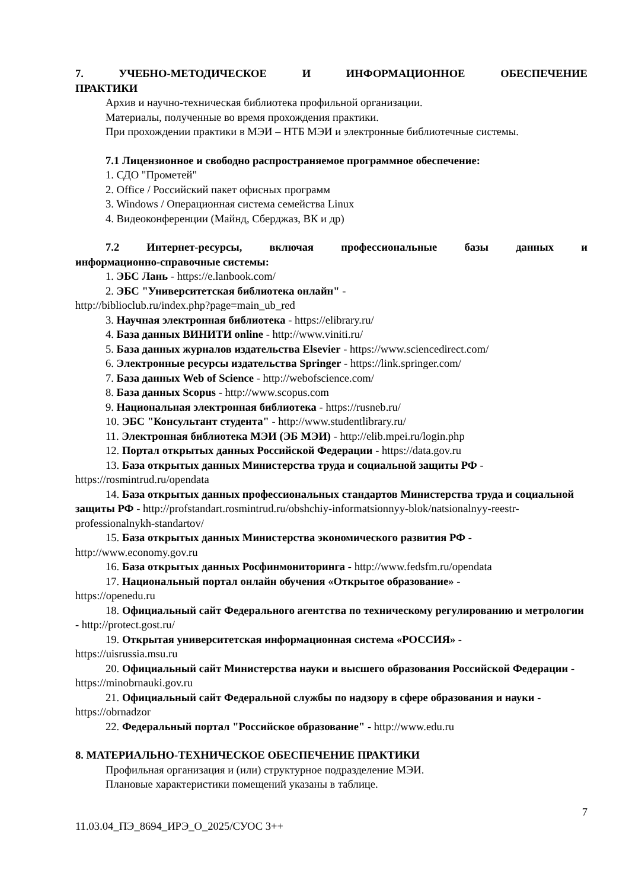7. УЧЕБНО-МЕТОДИЧЕСКОЕ И ИНФОРМАЦИОННОЕ ОБЕСПЕЧЕНИЕ
ПРАКТИКИ
Архив и научно-техническая библиотека профильной организации.
Материалы, полученные во время прохождения практики.
При прохождении практики в МЭИ – НТБ МЭИ и электронные библиотечные системы.
7.1 Лицензионное и свободно распространяемое программное обеспечение:
1. СДО "Прометей"
2. Office / Российский пакет офисных программ
3. Windows / Операционная система семейства Linux
4. Видеоконференции (Майнд, Сберджаз, ВК и др)
7.2 Интернет-ресурсы, включая профессиональные базы данных и
информационно-справочные системы:
1. ЭБС Лань - https://e.lanbook.com/
2. ЭБС "Университетская библиотека онлайн" -
http://biblioclub.ru/index.php?page=main_ub_red
3. Научная электронная библиотека - https://elibrary.ru/
4. База данных ВИНИТИ online - http://www.viniti.ru/
5. База данных журналов издательства Elsevier - https://www.sciencedirect.com/
6. Электронные ресурсы издательства Springer - https://link.springer.com/
7. База данных Web of Science - http://webofscience.com/
8. База данных Scopus - http://www.scopus.com
9. Национальная электронная библиотека - https://rusneb.ru/
10. ЭБС "Консультант студента" - http://www.studentlibrary.ru/
11. Электронная библиотека МЭИ (ЭБ МЭИ) - http://elib.mpei.ru/login.php
12. Портал открытых данных Российской Федерации - https://data.gov.ru
13. База открытых данных Министерства труда и социальной защиты РФ -
https://rosmintrud.ru/opendata
14. База открытых данных профессиональных стандартов Министерства труда и социальной защиты РФ - http://profstandart.rosmintrud.ru/obshchiy-informatsionnyy-blok/natsionalnyy-reestr-professionalnykh-standartov/
15. База открытых данных Министерства экономического развития РФ -
http://www.economy.gov.ru
16. База открытых данных Росфинмониторинга - http://www.fedsfm.ru/opendata
17. Национальный портал онлайн обучения «Открытое образование» -
https://openedu.ru
18. Официальный сайт Федерального агентства по техническому регулированию и метрологии - http://protect.gost.ru/
19. Открытая университетская информационная система «РОССИЯ» -
https://uisrussia.msu.ru
20. Официальный сайт Министерства науки и высшего образования Российской Федерации - https://minobrnauki.gov.ru
21. Официальный сайт Федеральной службы по надзору в сфере образования и науки - https://obrnadzor
22. Федеральный портал "Российское образование" - http://www.edu.ru
8. МАТЕРИАЛЬНО-ТЕХНИЧЕСКОЕ ОБЕСПЕЧЕНИЕ ПРАКТИКИ
Профильная организация и (или) структурное подразделение МЭИ.
Плановые характеристики помещений указаны в таблице.
7
11.03.04_ПЭ_8694_ИРЭ_О_2025/СУОС 3++